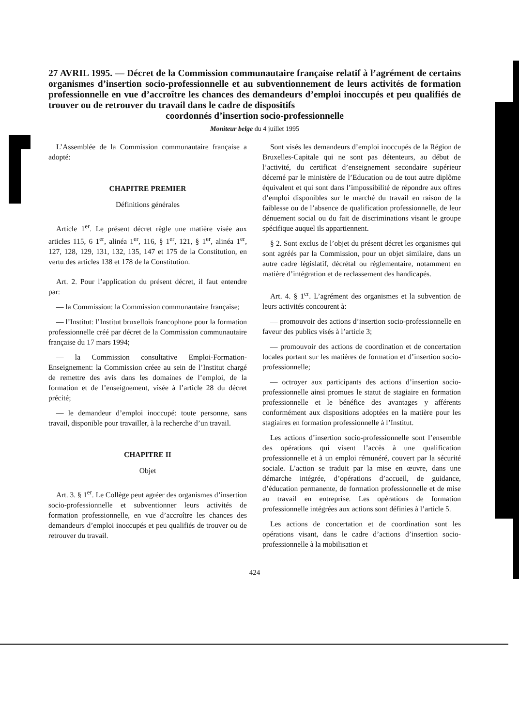27 AVRIL 1995. — Décret de la Commission communautaire française relatif à l’agrément de certains organismes d’insertion socio-professionnelle et au subventionnement de leurs activités de formation professionnelle en vue d’accroître les chances des demandeurs d’emploi inoccupés et peu qualifiés de trouver ou de retrouver du travail dans le cadre de dispositifs
coordonnés d’insertion socio-professionnelle
Moniteur belge du 4 juillet 1995
L’Assemblée de la Commission communautaire française a adopté:
CHAPITRE PREMIER
Définitions générales
Article 1<sup>er</sup>. Le présent décret règle une matière visée aux articles 115, 6 1<sup>er</sup>, alinéa 1<sup>er</sup>, 116, § 1<sup>er</sup>, 121, § 1<sup>er</sup>, alinéa 1<sup>er</sup>, 127, 128, 129, 131, 132, 135, 147 et 175 de la Constitution, en vertu des articles 138 et 178 de la Constitution.
Art. 2. Pour l’application du présent décret, il faut entendre par:
— la Commission: la Commission communautaire française;
— l’Institut: l’Institut bruxellois francophone pour la formation professionnelle créé par décret de la Commission communautaire française du 17 mars 1994;
— la Commission consultative Emploi-Formation-Enseignement: la Commission créee au sein de l’Institut chargé de remettre des avis dans les domaines de l’emploi, de la formation et de l’enseignement, visée à l’article 28 du décret précité;
— le demandeur d’emploi inoccupé: toute personne, sans travail, disponible pour travailler, à la recherche d’un travail.
CHAPITRE II
Objet
Art. 3. § 1<sup>er</sup>. Le Collège peut agréer des organismes d’insertion socio-professionnelle et subventionner leurs activités de formation professionnelle, en vue d’accroître les chances des demandeurs d’emploi inoccupés et peu qualifiés de trouver ou de retrouver du travail.
Sont visés les demandeurs d’emploi inoccupés de la Région de Bruxelles-Capitale qui ne sont pas détenteurs, au début de l’activité, du certificat d’enseignement secondaire supérieur décerné par le ministère de l’Education ou de tout autre diplôme équivalent et qui sont dans l’impossibilité de répondre aux offres d’emploi disponibles sur le marché du travail en raison de la faiblesse ou de l’absence de qualification professionnelle, de leur dénuement social ou du fait de discriminations visant le groupe spécifique auquel ils appartiennent.
§ 2. Sont exclus de l’objet du présent décret les organismes qui sont agréés par la Commission, pour un objet similaire, dans un autre cadre législatif, décrétal ou réglementaire, notamment en matière d’intégration et de reclassement des handicapés.
Art. 4. § 1<sup>er</sup>. L’agrément des organismes et la subvention de leurs activités concourent à:
— promouvoir des actions d’insertion socio-professionnelle en faveur des publics visés à l’article 3;
— promouvoir des actions de coordination et de concertation locales portant sur les matières de formation et d’insertion socio-professionnelle;
— octroyer aux participants des actions d’insertion socio-professionnelle ainsi promues le statut de stagiaire en formation professionnelle et le bénéfice des avantages y afférents conformément aux dispositions adoptées en la matière pour les stagiaires en formation professionnelle à l’Institut.
Les actions d’insertion socio-professionnelle sont l’ensemble des opérations qui visent l’accès à une qualification professionnelle et à un emploi rémunéré, couvert par la sécurité sociale. L’action se traduit par la mise en œuvre, dans une démarche intégrée, d’opérations d’accueil, de guidance, d’éducation permanente, de formation professionnelle et de mise au travail en entreprise. Les opérations de formation professionnelle intégrées aux actions sont définies à l’article 5.
Les actions de concertation et de coordination sont les opérations visant, dans le cadre d’actions d’insertion socio-professionnelle à la mobilisation et
424